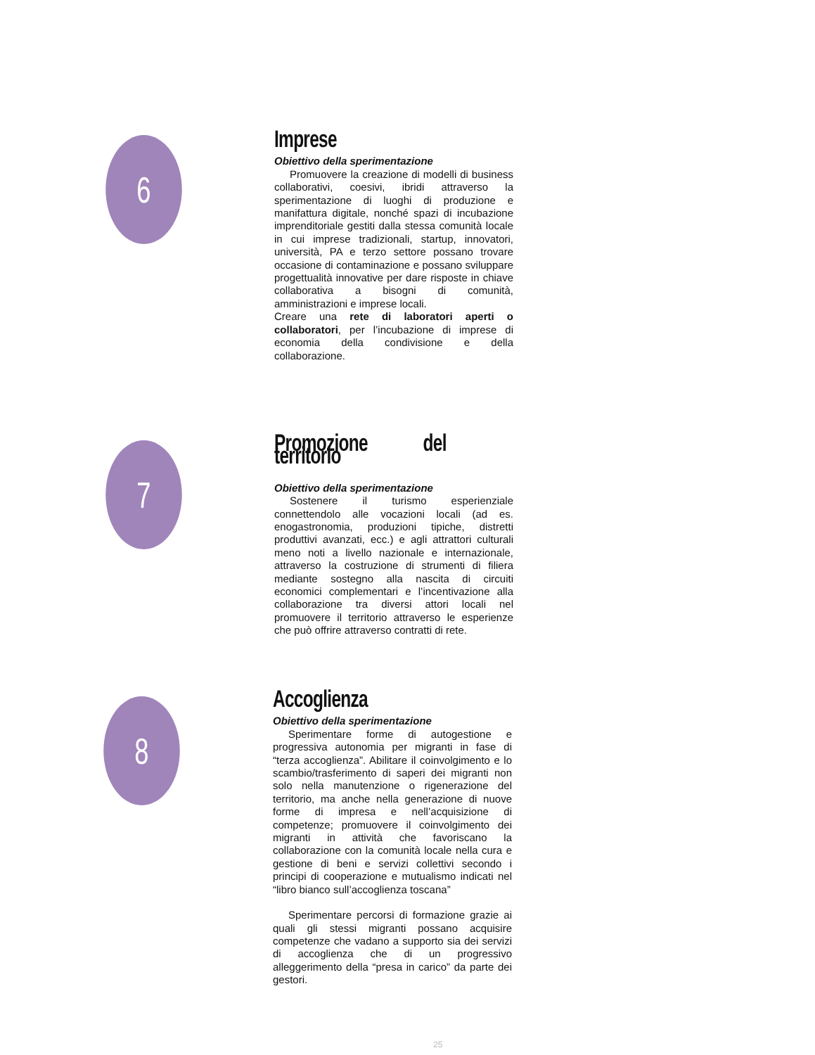6
Imprese
Obiettivo della sperimentazione
Promuovere la creazione di modelli di business collaborativi, coesivi, ibridi attraverso la sperimentazione di luoghi di produzione e manifattura digitale, nonché spazi di incubazione imprenditoriale gestiti dalla stessa comunità locale in cui imprese tradizionali, startup, innovatori, università, PA e terzo settore possano trovare occasione di contaminazione e possano sviluppare progettualità innovative per dare risposte in chiave collaborativa a bisogni di comunità, amministrazioni e imprese locali.
Creare una rete di laboratori aperti o collaboratori, per l’incubazione di imprese di economia della condivisione e della collaborazione.
7
Promozione del territorio
Obiettivo della sperimentazione
Sostenere il turismo esperienziale connettendolo alle vocazioni locali (ad es. enogastronomia, produzioni tipiche, distretti produttivi avanzati, ecc.) e agli attrattori culturali meno noti a livello nazionale e internazionale, attraverso la costruzione di strumenti di filiera mediante sostegno alla nascita di circuiti economici complementari e l’incentivazione alla collaborazione tra diversi attori locali nel promuovere il territorio attraverso le esperienze che può offrire attraverso contratti di rete.
8
Accoglienza
Obiettivo della sperimentazione
Sperimentare forme di autogestione e progressiva autonomia per migranti in fase di “terza accoglienza”. Abilitare il coinvolgimento e lo scambio/trasferimento di saperi dei migranti non solo nella manutenzione o rigenerazione del territorio, ma anche nella generazione di nuove forme di impresa e nell’acquisizione di competenze; promuovere il coinvolgimento dei migranti in attività che favoriscano la collaborazione con la comunità locale nella cura e gestione di beni e servizi collettivi secondo i principi di cooperazione e mutualismo indicati nel “libro bianco sull’accoglienza toscana”
Sperimentare percorsi di formazione grazie ai quali gli stessi migranti possano acquisire competenze che vadano a supporto sia dei servizi di accoglienza che di un progressivo alleggerimento della “presa in carico” da parte dei gestori.
25